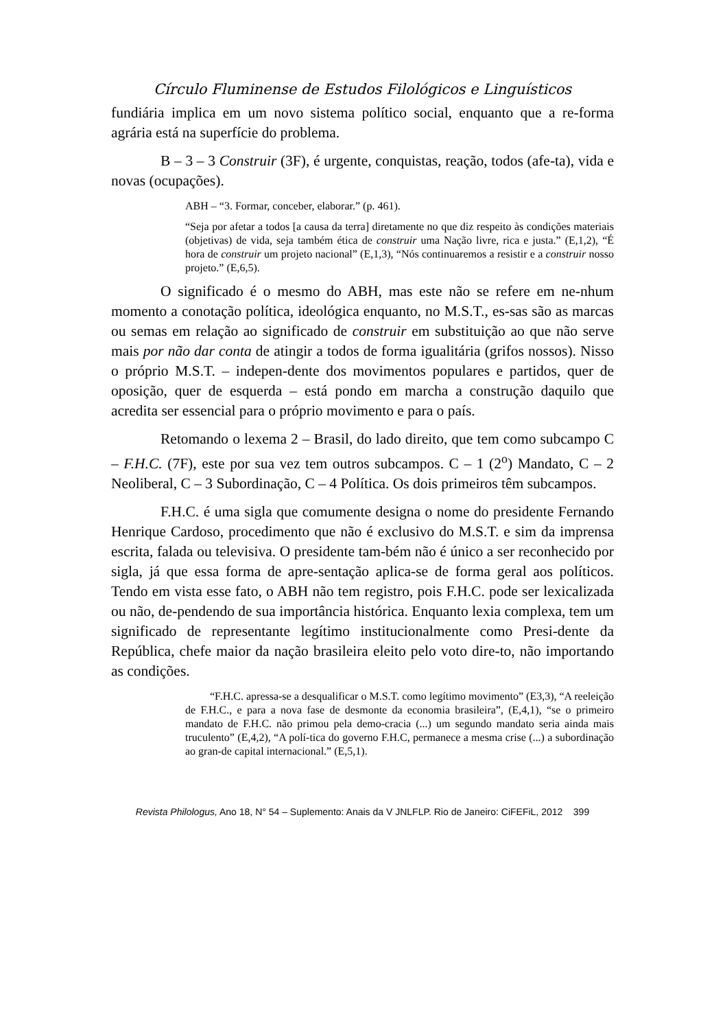Círculo Fluminense de Estudos Filológicos e Linguísticos
fundiária implica em um novo sistema político social, enquanto que a re-forma agrária está na superfície do problema.
B – 3 – 3 Construir (3F), é urgente, conquistas, reação, todos (afe-ta), vida e novas (ocupações).
ABH – “3. Formar, conceber, elaborar.” (p. 461).
“Seja por afetar a todos [a causa da terra] diretamente no que diz respeito às condições materiais (objetivas) de vida, seja também ética de construir uma Nação livre, rica e justa.” (E,1,2), “É hora de construir um projeto nacional” (E,1,3), “Nós continuaremos a resistir e a construir nosso projeto.” (E,6,5).
O significado é o mesmo do ABH, mas este não se refere em ne-nhum momento a conotação política, ideológica enquanto, no M.S.T., es-sas são as marcas ou semas em relação ao significado de construir em substituição ao que não serve mais por não dar conta de atingir a todos de forma igualitária (grifos nossos). Nisso o próprio M.S.T. – indepen-dente dos movimentos populares e partidos, quer de oposição, quer de esquerda – está pondo em marcha a construção daquilo que acredita ser essencial para o próprio movimento e para o país.
Retomando o lexema 2 – Brasil, do lado direito, que tem como subcampo C – F.H.C. (7F), este por sua vez tem outros subcampos. C – 1 (2<sup>o</sup>) Mandato, C – 2 Neoliberal, C – 3 Subordinação, C – 4 Política. Os dois primeiros têm subcampos.
F.H.C. é uma sigla que comumente designa o nome do presidente Fernando Henrique Cardoso, procedimento que não é exclusivo do M.S.T. e sim da imprensa escrita, falada ou televisiva. O presidente tam-bém não é único a ser reconhecido por sigla, já que essa forma de apre-sentação aplica-se de forma geral aos políticos. Tendo em vista esse fato, o ABH não tem registro, pois F.H.C. pode ser lexicalizada ou não, de-pendendo de sua importância histórica. Enquanto lexia complexa, tem um significado de representante legítimo institucionalmente como Presi-dente da República, chefe maior da nação brasileira eleito pelo voto dire-to, não importando as condições.
“F.H.C. apressa-se a desqualificar o M.S.T. como legítimo movimento” (E3,3), “A reeleição de F.H.C., e para a nova fase de desmonte da economia brasileira”, (E,4,1), “se o primeiro mandato de F.H.C. não primou pela demo-cracia (...) um segundo mandato seria ainda mais truculento” (E,4,2), “A polí-tica do governo F.H.C, permanece a mesma crise (...) a subordinação ao gran-de capital internacional.” (E,5,1).
Revista Philologus, Ano 18, N° 54 – Suplemento: Anais da V JNLFLP. Rio de Janeiro: CiFEFiL, 2012 399